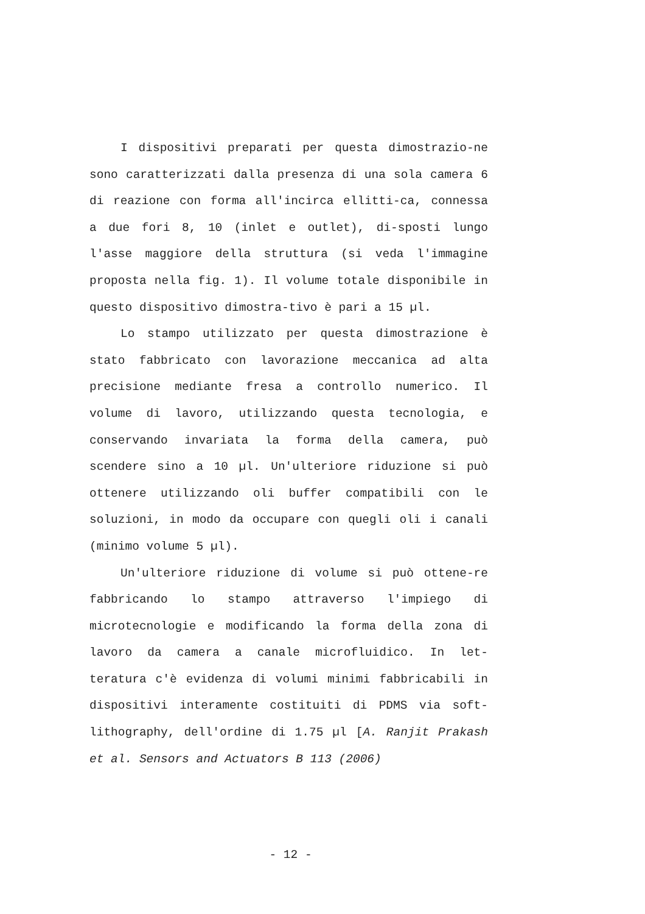I dispositivi preparati per questa dimostrazio-ne sono caratterizzati dalla presenza di una sola camera 6 di reazione con forma all'incirca ellitti-ca, connessa a due fori 8, 10 (inlet e outlet), di-sposti lungo l'asse maggiore della struttura (si veda l'immagine proposta nella fig. 1). Il volume totale disponibile in questo dispositivo dimostra-tivo è pari a 15 µl.
Lo stampo utilizzato per questa dimostrazione è stato fabbricato con lavorazione meccanica ad alta precisione mediante fresa a controllo numerico. Il volume di lavoro, utilizzando questa tecnologia, e conservando invariata la forma della camera, può scendere sino a 10 µl. Un'ulteriore riduzione si può ottenere utilizzando oli buffer compatibili con le soluzioni, in modo da occupare con quegli oli i canali (minimo volume 5 µl).
Un'ulteriore riduzione di volume si può ottene-re fabbricando lo stampo attraverso l'impiego di microtecnologie e modificando la forma della zona di lavoro da camera a canale microfluidico. In let-teratura c'è evidenza di volumi minimi fabbricabili in dispositivi interamente costituiti di PDMS via soft-lithography, dell'ordine di 1.75 µl [A. Ranjit Prakash et al. Sensors and Actuators B 113 (2006)
- 12 -